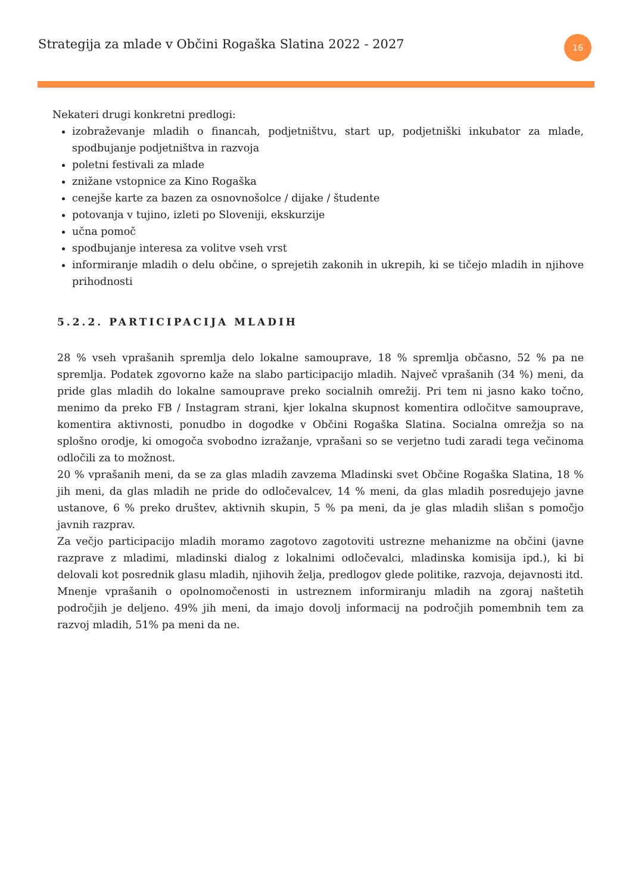Strategija za mlade v Občini Rogaška Slatina 2022 - 2027
16
Nekateri drugi konkretni predlogi:
izobraževanje mladih o financah, podjetništvu, start up, podjetniški inkubator za mlade, spodbujanje podjetništva in razvoja
poletni festivali za mlade
znižane vstopnice za Kino Rogaška
cenejše karte za bazen za osnovnošolce / dijake / študente
potovanja v tujino, izleti po Sloveniji, ekskurzije
učna pomoč
spodbujanje interesa za volitve vseh vrst
informiranje mladih o delu občine, o sprejetih zakonih in ukrepih, ki se tičejo mladih in njihove prihodnosti
5.2.2. PARTICIPACIJA MLADIH
28 % vseh vprašanih spremlja delo lokalne samouprave, 18 % spremlja občasno, 52 % pa ne spremlja. Podatek zgovorno kaže na slabo participacijo mladih. Največ vprašanih (34 %) meni, da pride glas mladih do lokalne samouprave preko socialnih omrežij. Pri tem ni jasno kako točno, menimo da preko FB / Instagram strani, kjer lokalna skupnost komentira odločitve samouprave, komentira aktivnosti, ponudbo in dogodke v Občini Rogaška Slatina. Socialna omrežja so na splošno orodje, ki omogoča svobodno izražanje, vprašani so se verjetno tudi zaradi tega večinoma odločili za to možnost.
20 % vprašanih meni, da se za glas mladih zavzema Mladinski svet Občine Rogaška Slatina, 18 % jih meni, da glas mladih ne pride do odločevalcev, 14 % meni, da glas mladih posredujejo javne ustanove, 6 % preko društev, aktivnih skupin, 5 % pa meni, da je glas mladih slišan s pomočjo javnih razprav.
Za večjo participacijo mladih moramo zagotovo zagotoviti ustrezne mehanizme na občini (javne razprave z mladimi, mladinski dialog z lokalnimi odločevalci, mladinska komisija ipd.), ki bi delovali kot posrednik glasu mladih, njihovih želja, predlogov glede politike, razvoja, dejavnosti itd.
Mnenje vprašanih o opolnomočenosti in ustreznem informiranju mladih na zgoraj naštetih področjih je deljeno. 49% jih meni, da imajo dovolj informacij na področjih pomembnih tem za razvoj mladih, 51% pa meni da ne.